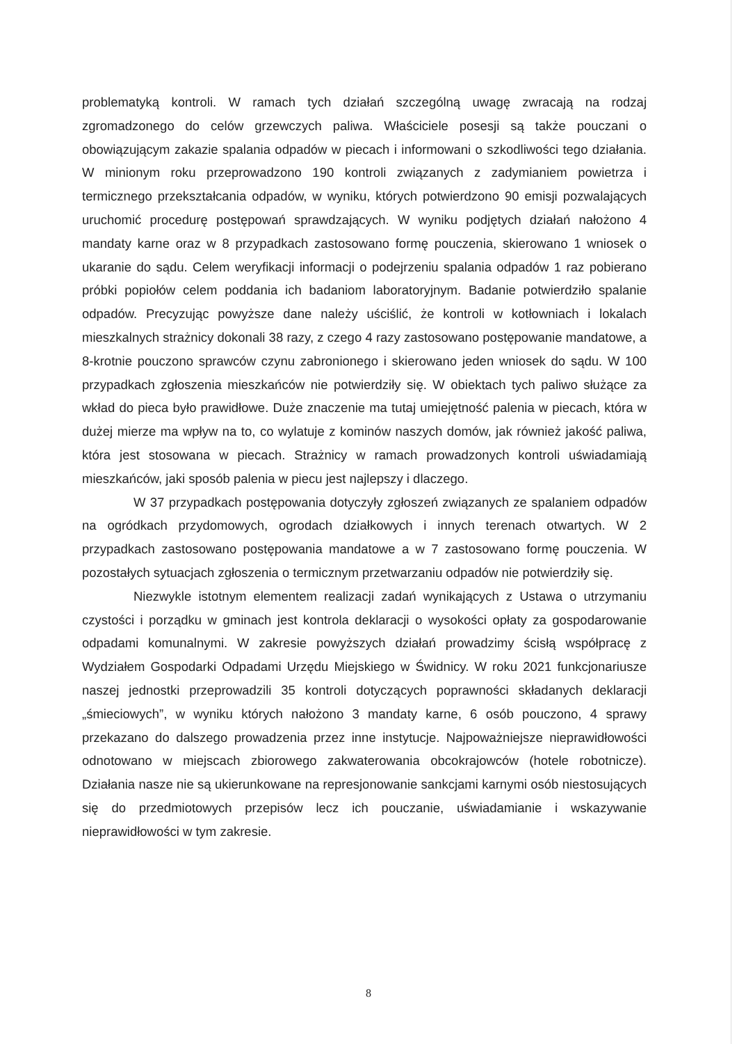problematyką kontroli. W ramach tych działań szczególną uwagę zwracają na rodzaj zgromadzonego do celów grzewczych paliwa. Właściciele posesji są także pouczani o obowiązującym zakazie spalania odpadów w piecach i informowani o szkodliwości tego działania. W minionym roku przeprowadzono 190 kontroli związanych z zadymianiem powietrza i termicznego przekształcania odpadów, w wyniku, których potwierdzono 90 emisji pozwalających uruchomić procedurę postępowań sprawdzających. W wyniku podjętych działań nałożono 4 mandaty karne oraz w 8 przypadkach zastosowano formę pouczenia, skierowano 1 wniosek o ukaranie do sądu. Celem weryfikacji informacji o podejrzeniu spalania odpadów 1 raz pobierano próbki popiołów celem poddania ich badaniom laboratoryjnym. Badanie potwierdziło spalanie odpadów. Precyzując powyższe dane należy uściślić, że kontroli w kotłowniach i lokalach mieszkalnych strażnicy dokonali 38 razy, z czego 4 razy zastosowano postępowanie mandatowe, a 8-krotnie pouczono sprawców czynu zabronionego i skierowano jeden wniosek do sądu. W 100 przypadkach zgłoszenia mieszkańców nie potwierdziły się. W obiektach tych paliwo służące za wkład do pieca było prawidłowe. Duże znaczenie ma tutaj umiejętność palenia w piecach, która w dużej mierze ma wpływ na to, co wylatuje z kominów naszych domów, jak również jakość paliwa, która jest stosowana w piecach. Strażnicy w ramach prowadzonych kontroli uświadamiają mieszkańców, jaki sposób palenia w piecu jest najlepszy i dlaczego.
W 37 przypadkach postępowania dotyczyły zgłoszeń związanych ze spalaniem odpadów na ogródkach przydomowych, ogrodach działkowych i innych terenach otwartych. W 2 przypadkach zastosowano postępowania mandatowe a w 7 zastosowano formę pouczenia. W pozostałych sytuacjach zgłoszenia o termicznym przetwarzaniu odpadów nie potwierdziły się.
Niezwykle istotnym elementem realizacji zadań wynikających z Ustawa o utrzymaniu czystości i porządku w gminach jest kontrola deklaracji o wysokości opłaty za gospodarowanie odpadami komunalnymi. W zakresie powyższych działań prowadzimy ścisłą współpracę z Wydziałem Gospodarki Odpadami Urzędu Miejskiego w Świdnicy. W roku 2021 funkcjonariusze naszej jednostki przeprowadzili 35 kontroli dotyczących poprawności składanych deklaracji „śmieciowych”, w wyniku których nałożono 3 mandaty karne, 6 osób pouczono, 4 sprawy przekazano do dalszego prowadzenia przez inne instytucje. Najpoważniejsze nieprawidłowości odnotowano w miejscach zbiorowego zakwaterowania obcokrajowców (hotele robotnicze). Działania nasze nie są ukierunkowane na represjonowanie sankcjami karnymi osób niestosujących się do przedmiotowych przepisów lecz ich pouczanie, uświadamianie i wskazywanie nieprawidłowości w tym zakresie.
8